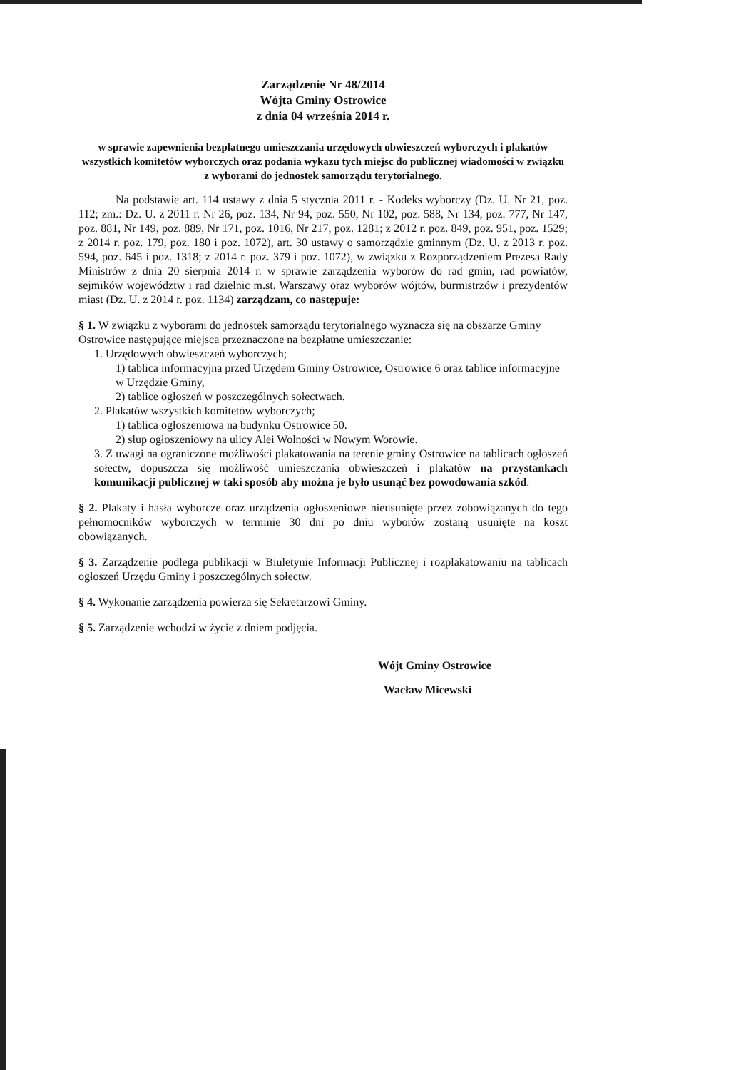Zarządzenie Nr 48/2014
Wójta Gminy Ostrowice
z dnia 04 września 2014 r.
w sprawie zapewnienia bezpłatnego umieszczania urzędowych obwieszczeń wyborczych i plakatów wszystkich komitetów wyborczych oraz podania wykazu tych miejsc do publicznej wiadomości w związku z wyborami do jednostek samorządu terytorialnego.
Na podstawie art. 114 ustawy z dnia 5 stycznia 2011 r. - Kodeks wyborczy (Dz. U. Nr 21, poz. 112; zm.: Dz. U. z 2011 r. Nr 26, poz. 134, Nr 94, poz. 550, Nr 102, poz. 588, Nr 134, poz. 777, Nr 147, poz. 881, Nr 149, poz. 889, Nr 171, poz. 1016, Nr 217, poz. 1281; z 2012 r. poz. 849, poz. 951, poz. 1529; z 2014 r. poz. 179, poz. 180 i poz. 1072), art. 30 ustawy o samorządzie gminnym (Dz. U. z 2013 r. poz. 594, poz. 645 i poz. 1318; z 2014 r. poz. 379 i poz. 1072), w związku z Rozporządzeniem Prezesa Rady Ministrów z dnia 20 sierpnia 2014 r. w sprawie zarządzenia wyborów do rad gmin, rad powiatów, sejmików województw i rad dzielnic m.st. Warszawy oraz wyborów wójtów, burmistrzów i prezydentów miast (Dz. U. z 2014 r. poz. 1134) zarządzam, co następuje:
§ 1. W związku z wyborami do jednostek samorządu terytorialnego wyznacza się na obszarze Gminy Ostrowice następujące miejsca przeznaczone na bezpłatne umieszczanie:
1. Urzędowych obwieszczeń wyborczych;
1) tablica informacyjna przed Urzędem Gminy Ostrowice, Ostrowice 6 oraz tablice informacyjne w Urzędzie Gminy,
2) tablice ogłoszeń w poszczególnych sołectwach.
2. Plakatów wszystkich komitetów wyborczych;
1) tablica ogłoszeniowa na budynku Ostrowice 50.
2) słup ogłoszeniowy na ulicy Alei Wolności w Nowym Worowie.
3. Z uwagi na ograniczone możliwości plakatowania na terenie gminy Ostrowice na tablicach ogłoszeń sołectw, dopuszcza się możliwość umieszczania obwieszczeń i plakatów na przystankach komunikacji publicznej w taki sposób aby można je było usunąć bez powodowania szkód.
§ 2. Plakaty i hasła wyborcze oraz urządzenia ogłoszeniowe nieusunięte przez zobowiązanych do tego pełnomocników wyborczych w terminie 30 dni po dniu wyborów zostaną usunięte na koszt obowiązanych.
§ 3. Zarządzenie podlega publikacji w Biuletynie Informacji Publicznej i rozplakatowaniu na tablicach ogłoszeń Urzędu Gminy i poszczególnych sołectw.
§ 4. Wykonanie zarządzenia powierza się Sekretarzowi Gminy.
§ 5. Zarządzenie wchodzi w życie z dniem podjęcia.
Wójt Gminy Ostrowice
Wacław Micewski